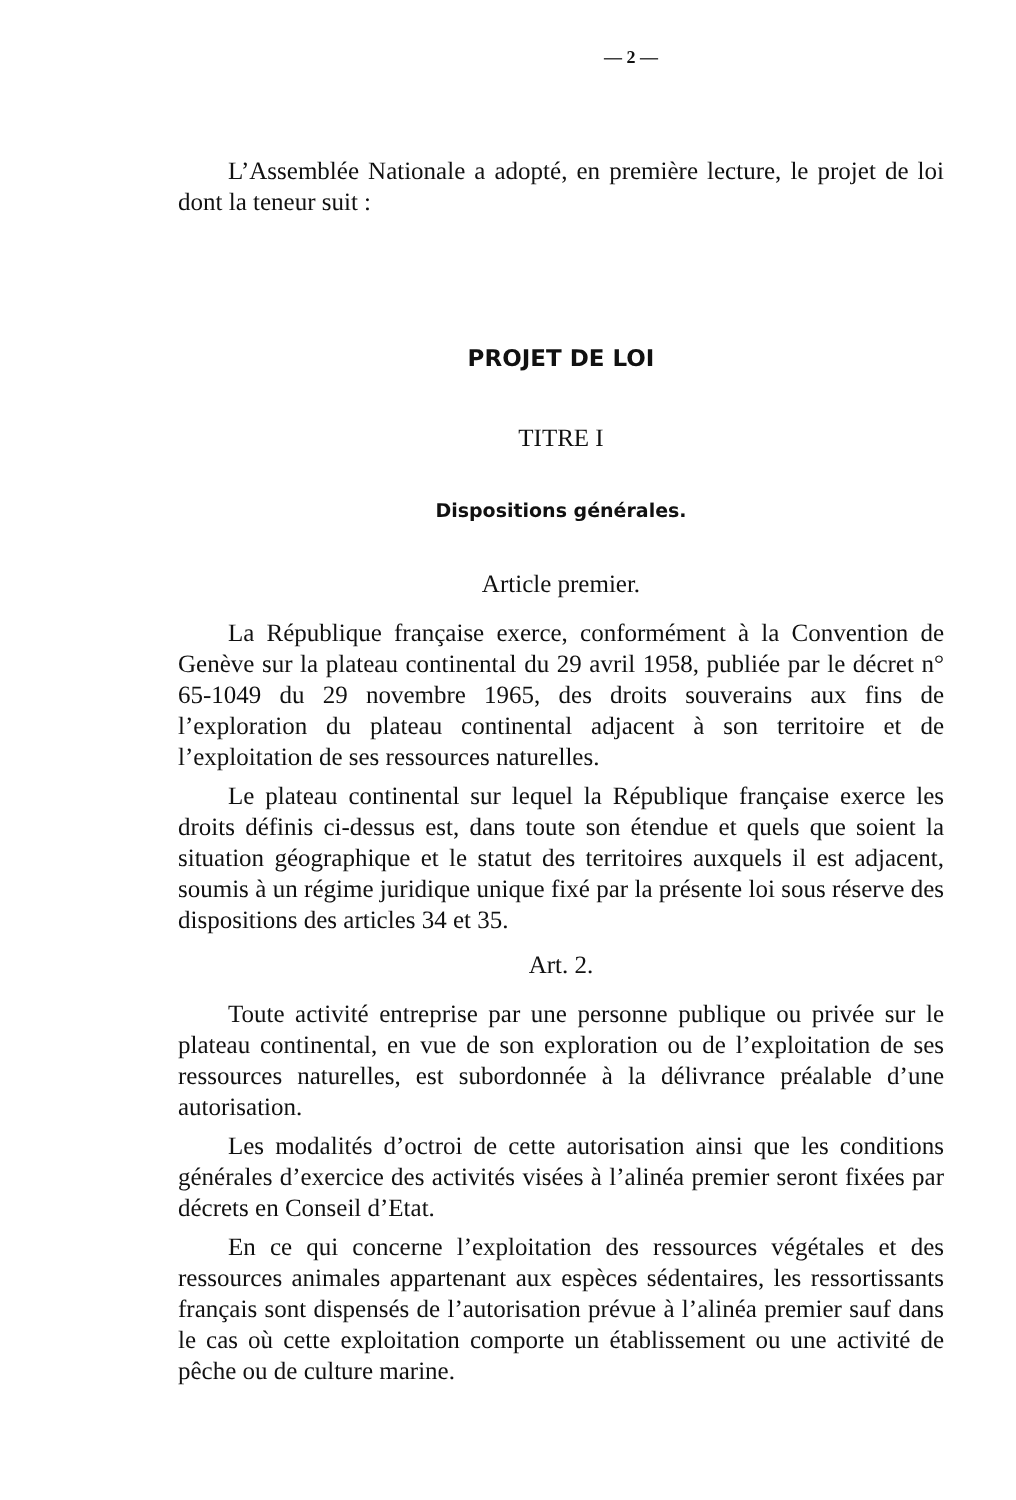— 2 —
L’Assemblée Nationale a adopté, en première lecture, le projet de loi dont la teneur suit :
PROJET DE LOI
TITRE I
Dispositions générales.
Article premier.
La République française exerce, conformément à la Convention de Genève sur la plateau continental du 29 avril 1958, publiée par le décret n° 65-1049 du 29 novembre 1965, des droits souverains aux fins de l’exploration du plateau continental adjacent à son territoire et de l’exploitation de ses ressources naturelles.
Le plateau continental sur lequel la République française exerce les droits définis ci-dessus est, dans toute son étendue et quels que soient la situation géographique et le statut des territoires auxquels il est adjacent, soumis à un régime juridique unique fixé par la présente loi sous réserve des dispositions des articles 34 et 35.
Art. 2.
Toute activité entreprise par une personne publique ou privée sur le plateau continental, en vue de son exploration ou de l’exploitation de ses ressources naturelles, est subordonnée à la délivrance préalable d’une autorisation.
Les modalités d’octroi de cette autorisation ainsi que les conditions générales d’exercice des activités visées à l’alinéa premier seront fixées par décrets en Conseil d’Etat.
En ce qui concerne l’exploitation des ressources végétales et des ressources animales appartenant aux espèces sédentaires, les ressortissants français sont dispensés de l’autorisation prévue à l’alinéa premier sauf dans le cas où cette exploitation comporte un établissement ou une activité de pêche ou de culture marine.